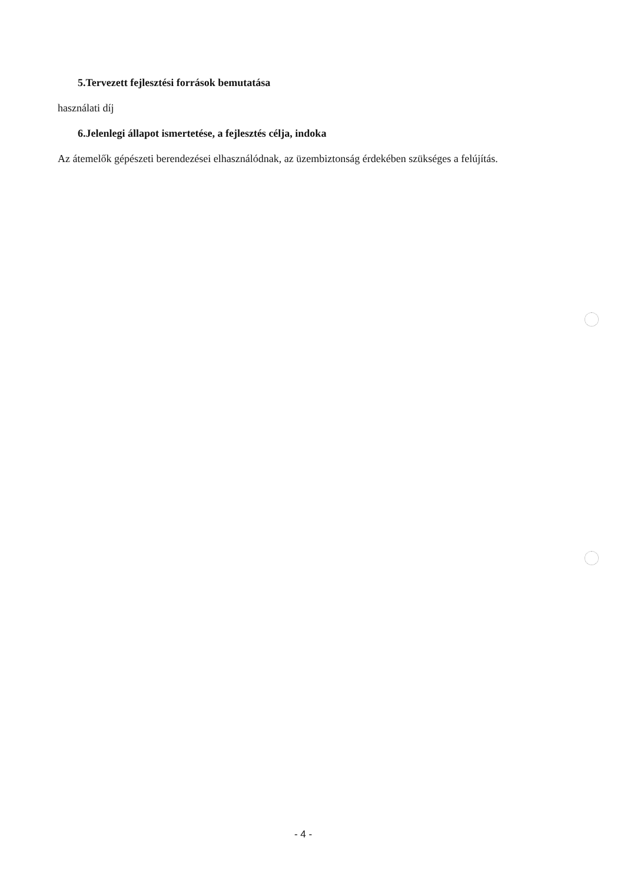5.Tervezett fejlesztési források bemutatása
használati díj
6.Jelenlegi állapot ismertetése, a fejlesztés célja, indoka
Az átemelők gépészeti berendezései elhasználódnak, az üzembiztonság érdekében szükséges a felújítás.
- 4 -